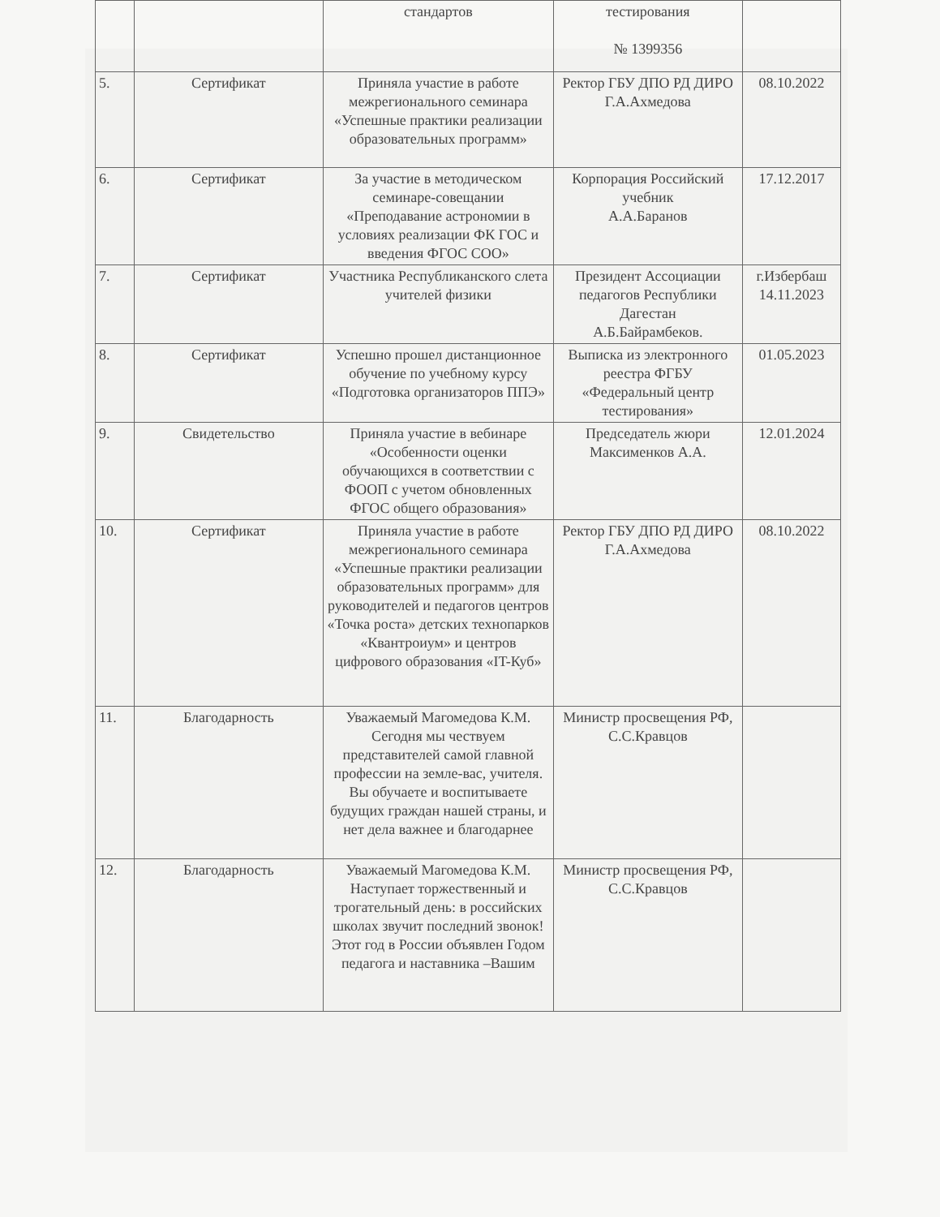| | | стандартов | тестирования № 1399356 | |
| 5. | Сертификат | Приняла участие в работе межрегионального семинара «Успешные практики реализации образовательных программ» | Ректор ГБУ ДПО РД ДИРО Г.А.Ахмедова | 08.10.2022 |
| 6. | Сертификат | За участие в методическом семинаре-совещании «Преподавание астрономии в условиях реализации ФК ГОС и введения ФГОС СОО» | Корпорация Российский учебник А.А.Баранов | 17.12.2017 |
| 7. | Сертификат | Участника Республиканского слета учителей физики | Президент Ассоциации педагогов Республики Дагестан А.Б.Байрамбеков. | г.Избербаш 14.11.2023 |
| 8. | Сертификат | Успешно прошел дистанционное обучение по учебному курсу «Подготовка организаторов ППЭ» | Выписка из электронного реестра ФГБУ «Федеральный центр тестирования» | 01.05.2023 |
| 9. | Свидетельство | Приняла участие в вебинаре «Особенности оценки обучающихся в соответствии с ФООП с учетом обновленных ФГОС общего образования» | Председатель жюри Максименков А.А. | 12.01.2024 |
| 10. | Сертификат | Приняла участие в работе межрегионального семинара «Успешные практики реализации образовательных программ» для руководителей и педагогов центров «Точка роста» детских технопарков «Квантроиум» и центров цифрового образования «IT-Куб» | Ректор ГБУ ДПО РД ДИРО Г.А.Ахмедова | 08.10.2022 |
| 11. | Благодарность | Уважаемый Магомедова К.М. Сегодня мы чествуем представителей самой главной профессии на земле-вас, учителя. Вы обучаете и воспитываете будущих граждан нашей страны, и нет дела важнее и благодарнее | Министр просвещения РФ, С.С.Кравцов | |
| 12. | Благодарность | Уважаемый Магомедова К.М. Наступает торжественный и трогательный день: в российских школах звучит последний звонок! Этот год в России объявлен Годом педагога и наставника –Вашим | Министр просвещения РФ, С.С.Кравцов | |